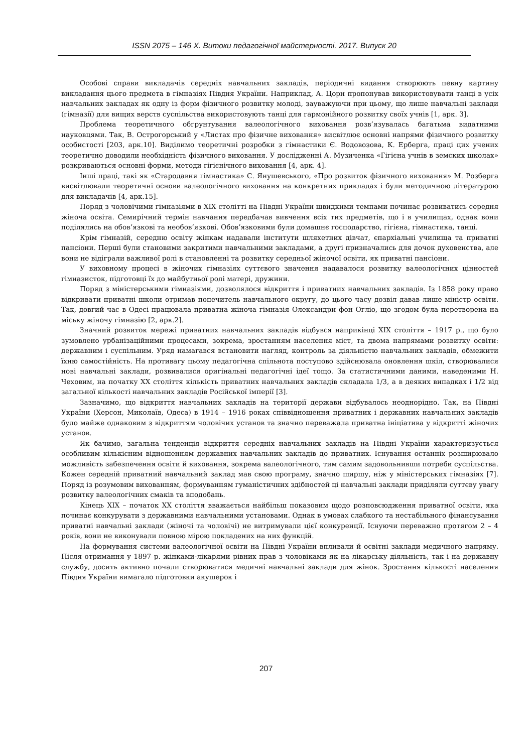ISSN 2075 – 146 Х. Витоки педагогічної майстерності. 2017. Випуск 20
Особові справи викладачів середніх навчальних закладів, періодичні видання створюють певну картину викладання цього предмета в гімназіях Півдня України. Наприклад, А. Цорн пропонував використовувати танці в усіх навчальних закладах як одну із форм фізичного розвитку молоді, зауважуючи при цьому, що лише навчальні заклади (гімназії) для вищих верств суспільства використовують танці для гармонійного розвитку своїх учнів [1, арк. 3].
Проблема теоретичного обґрунтування валеологічного виховання розв’язувалась багатьма видатними науковцями. Так, В. Острогорський у «Листах про фізичне виховання» висвітлює основні напрями фізичного розвитку особистості [203, арк.10]. Виділимо теоретичні розробки з гімнастики Є. Водовозова, К. Ерберга, праці цих учених теоретично доводили необхідність фізичного виховання. У дослідженні А. Музиченка «Гігієна учнів в земских школах» розкриваються основні форми, методи гігієнічного виховання [4, арк. 4].
Інші праці, такі як «Стародавня гімнастика» С. Янушевського, «Про розвиток фізичного виховання» М. Розберга висвітлювали теоретичні основи валеологічного виховання на конкретних прикладах і були методичною літературою для викладачів [4, арк.15].
Поряд з чоловічими гімназіями в ХІХ столітті на Півдні України швидкими темпами починає розвиватись середня жіноча освіта. Семирічний термін навчання передбачав вивчення всіх тих предметів, що і в училищах, однак вони поділялись на обов’язкові та необов’язкові. Обов’язковими були домашнє господарство, гігієна, гімнастика, танці.
Крім гімназій, середню освіту жінкам надавали інститути шляхетних дівчат, єпархіальні училища та приватні пансіони. Перші були становими закритими навчальними закладами, а другі призначались для дочок духовенства, але вони не відіграли важливої ролі в становленні та розвитку середньої жіночої освіти, як приватні пансіони.
У виховному процесі в жіночих гімназіях суттєвого значення надавалося розвитку валеологічних цінностей гімназисток, підготовці їх до майбутньої ролі матері, дружини.
Поряд з міністерськими гімназіями, дозволялося відкриття і приватних навчальних закладів. Із 1858 року право відкривати приватні школи отримав попечитель навчального округу, до цього часу дозвіл давав лише міністр освіти. Так, довгий час в Одесі працювала приватна жіноча гімназія Олександри фон Огліо, що згодом була перетворена на міську жіночу гімназію [2, арк.2].
Значний розвиток мережі приватних навчальних закладів відбувся наприкінці ХІХ століття – 1917 р., що було зумовлено урбанізаційними процесами, зокрема, зростанням населення міст, та двома напрямами розвитку освіти: державним і суспільним. Уряд намагався встановити нагляд, контроль за діяльністю навчальних закладів, обмежити їхню самостійність. На противагу цьому педагогічна спільнота поступово здійснювала оновлення шкіл, створювалися нові навчальні заклади, розвивалися оригінальні педагогічні ідеї тощо. За статистичними даними, наведеними Н. Чеховим, на початку ХХ століття кількість приватних навчальних закладів складала 1/3, а в деяких випадках і 1/2 від загальної кількості навчальних закладів Російської імперії [3].
Зазначимо, що відкриття навчальних закладів на території держави відбувалось неоднорідно. Так, на Півдні України (Херсон, Миколаїв, Одеса) в 1914 – 1916 роках співвідношення приватних і державних навчальних закладів було майже однаковим з відкриттям чоловічих установ та значно переважала приватна ініціатива у відкритті жіночих установ.
Як бачимо, загальна тенденція відкриття середніх навчальних закладів на Півдні України характеризується особливим кількісним відношенням державних навчальних закладів до приватних. Існування останніх розширювало можливість забезпечення освіти й виховання, зокрема валеологічного, тим самим задовольнивши потреби суспільства. Кожен середній приватний навчальний заклад мав свою програму, значно ширшу, ніж у міністерських гімназіях [7]. Поряд із розумовим вихованням, формуванням гуманістичних здібностей ці навчальні заклади приділяли суттєву увагу розвитку валеологічних смаків та вподобань.
Кінець ХІХ – початок ХХ століття вважається найбільш показовим щодо розповсюдження приватної освіти, яка починає конкурувати з державними навчальними установами. Однак в умовах слабкого та нестабільного фінансування приватні навчальні заклади (жіночі та чоловічі) не витримували цієї конкуренції. Існуючи переважно протягом 2 – 4 років, вони не виконували повною мірою покладених на них функцій.
На формування системи валеологічної освіти на Півдні України впливали й освітні заклади медичного напряму. Після отримання у 1897 р. жінками-лікарями рівних прав з чоловіками як на лікарську діяльність, так і на державну службу, досить активно почали створюватися медичні навчальні заклади для жінок. Зростання кількості населення Півдня України вимагало підготовки акушерок і
207